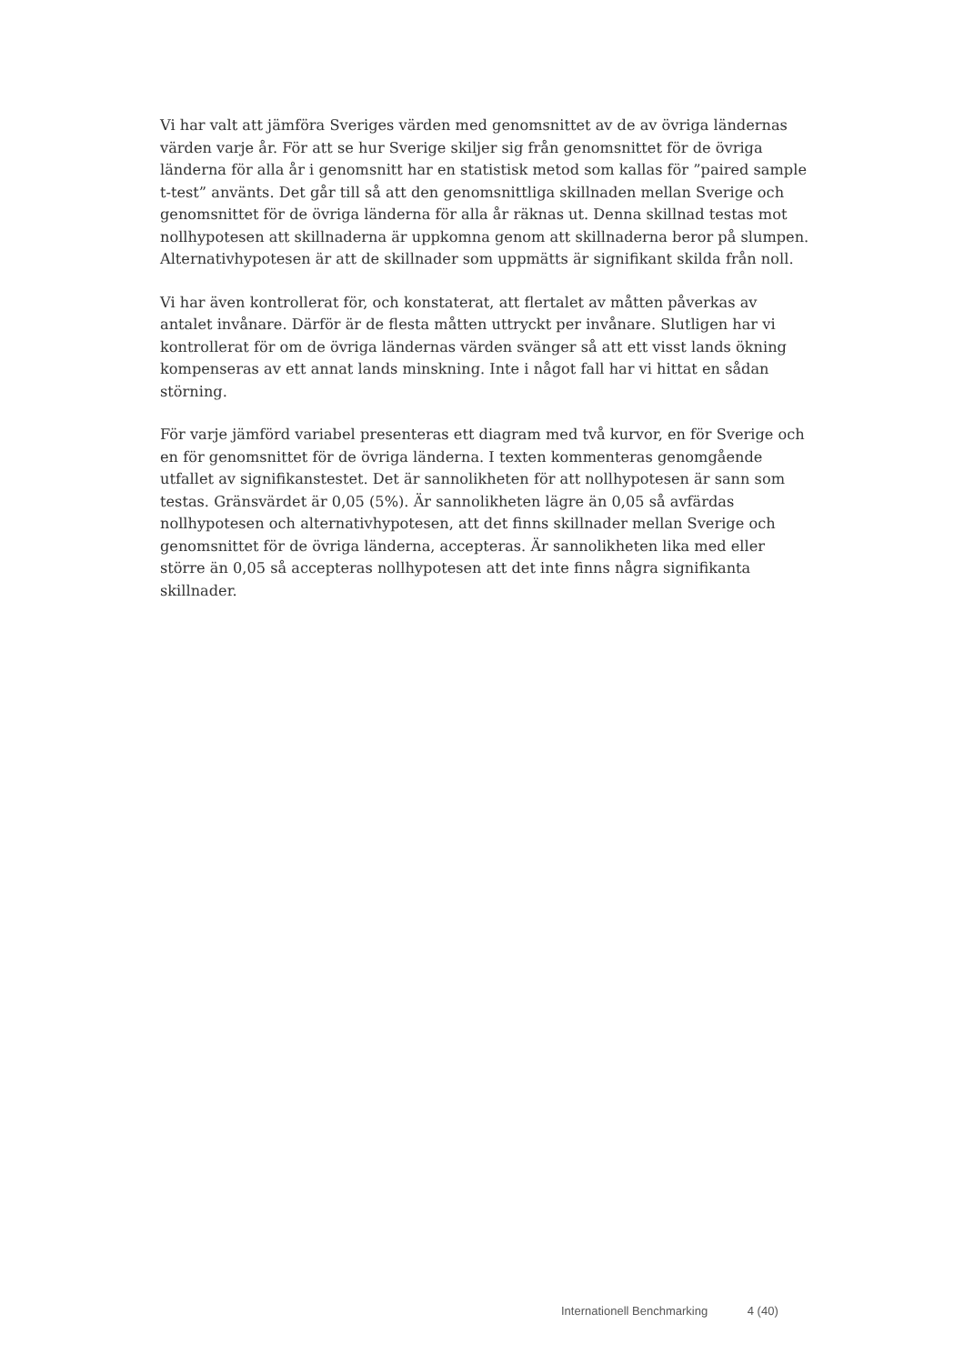Vi har valt att jämföra Sveriges värden med genomsnittet av de av övriga ländernas värden varje år. För att se hur Sverige skiljer sig från genomsnittet för de övriga länderna för alla år i genomsnitt har en statistisk metod som kallas för ”paired sample t-test” använts. Det går till så att den genomsnittliga skillnaden mellan Sverige och genomsnittet för de övriga länderna för alla år räknas ut. Denna skillnad testas mot nollhypotesen att skillnaderna är uppkomna genom att skillnaderna beror på slumpen. Alternativhypotesen är att de skillnader som uppmätts är signifikant skilda från noll.
Vi har även kontrollerat för, och konstaterat, att flertalet av måtten påverkas av antalet invånare. Därför är de flesta måtten uttryckt per invånare. Slutligen har vi kontrollerat för om de övriga ländernas värden svänger så att ett visst lands ökning kompenseras av ett annat lands minskning. Inte i något fall har vi hittat en sådan störning.
För varje jämförd variabel presenteras ett diagram med två kurvor, en för Sverige och en för genomsnittet för de övriga länderna. I texten kommenteras genomgående utfallet av signifikanstestet. Det är sannolikheten för att nollhypotesen är sann som testas. Gränsvärdet är 0,05 (5%). Är sannolikheten lägre än 0,05 så avfärdas nollhypotesen och alternativhypotesen, att det finns skillnader mellan Sverige och genomsnittet för de övriga länderna, accepteras. Är sannolikheten lika med eller större än 0,05 så accepteras nollhypotesen att det inte finns några signifikanta skillnader.
Internationell Benchmarking 4 (40)